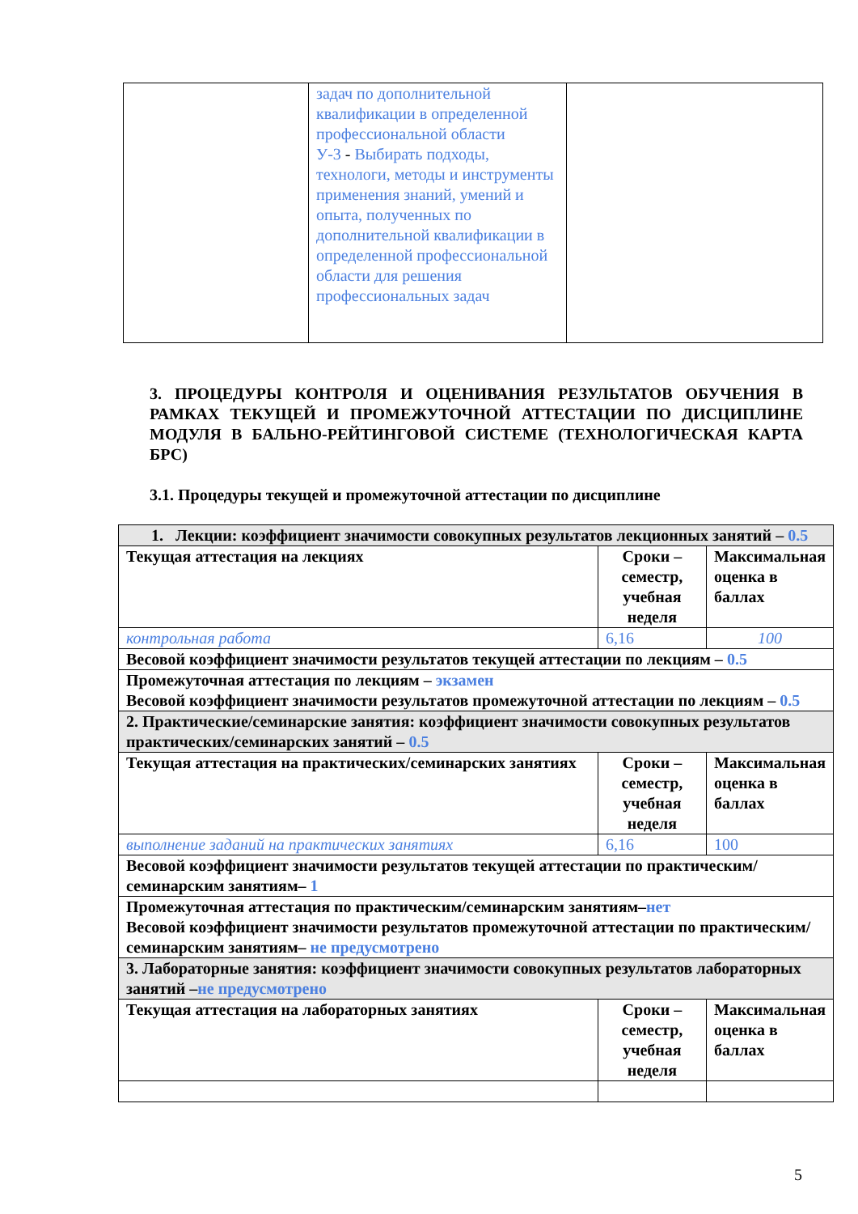| | задач по дополнительной квалификации в определенной профессиональной области У-3 - Выбирать подходы, технологи, методы и инструменты применения знаний, умений и опыта, полученных по дополнительной квалификации в определенной профессиональной области для решения профессиональных задач | |
3. ПРОЦЕДУРЫ КОНТРОЛЯ И ОЦЕНИВАНИЯ РЕЗУЛЬТАТОВ ОБУЧЕНИЯ В РАМКАХ ТЕКУЩЕЙ И ПРОМЕЖУТОЧНОЙ АТТЕСТАЦИИ ПО ДИСЦИПЛИНЕ МОДУЛЯ В БАЛЬНО-РЕЙТИНГОВОЙ СИСТЕМЕ (ТЕХНОЛОГИЧЕСКАЯ КАРТА БРС)
3.1. Процедуры текущей и промежуточной аттестации по дисциплине
| 1. Лекции: коэффициент значимости совокупных результатов лекционных занятий – 0.5 | | |
| Текущая аттестация на лекциях | Сроки – семестр, учебная неделя | Максимальная оценка в баллах |
| контрольная работа | 6,16 | 100 |
| Весовой коэффициент значимости результатов текущей аттестации по лекциям – 0.5 | | |
| Промежуточная аттестация по лекциям – экзамен Весовой коэффициент значимости результатов промежуточной аттестации по лекциям – 0.5 | | |
| 2. Практические/семинарские занятия: коэффициент значимости совокупных результатов практических/семинарских занятий – 0.5 | | |
| Текущая аттестация на практических/семинарских занятиях | Сроки – семестр, учебная неделя | Максимальная оценка в баллах |
| выполнение заданий на практических занятиях | 6,16 | 100 |
| Весовой коэффициент значимости результатов текущей аттестации по практическим/семинарским занятиям– 1 | | |
| Промежуточная аттестация по практическим/семинарским занятиям– нет Весовой коэффициент значимости результатов промежуточной аттестации по практическим/семинарским занятиям– не предусмотрено | | |
| 3. Лабораторные занятия: коэффициент значимости совокупных результатов лабораторных занятий – не предусмотрено | | |
| Текущая аттестация на лабораторных занятиях | Сроки – семестр, учебная неделя | Максимальная оценка в баллах |
5